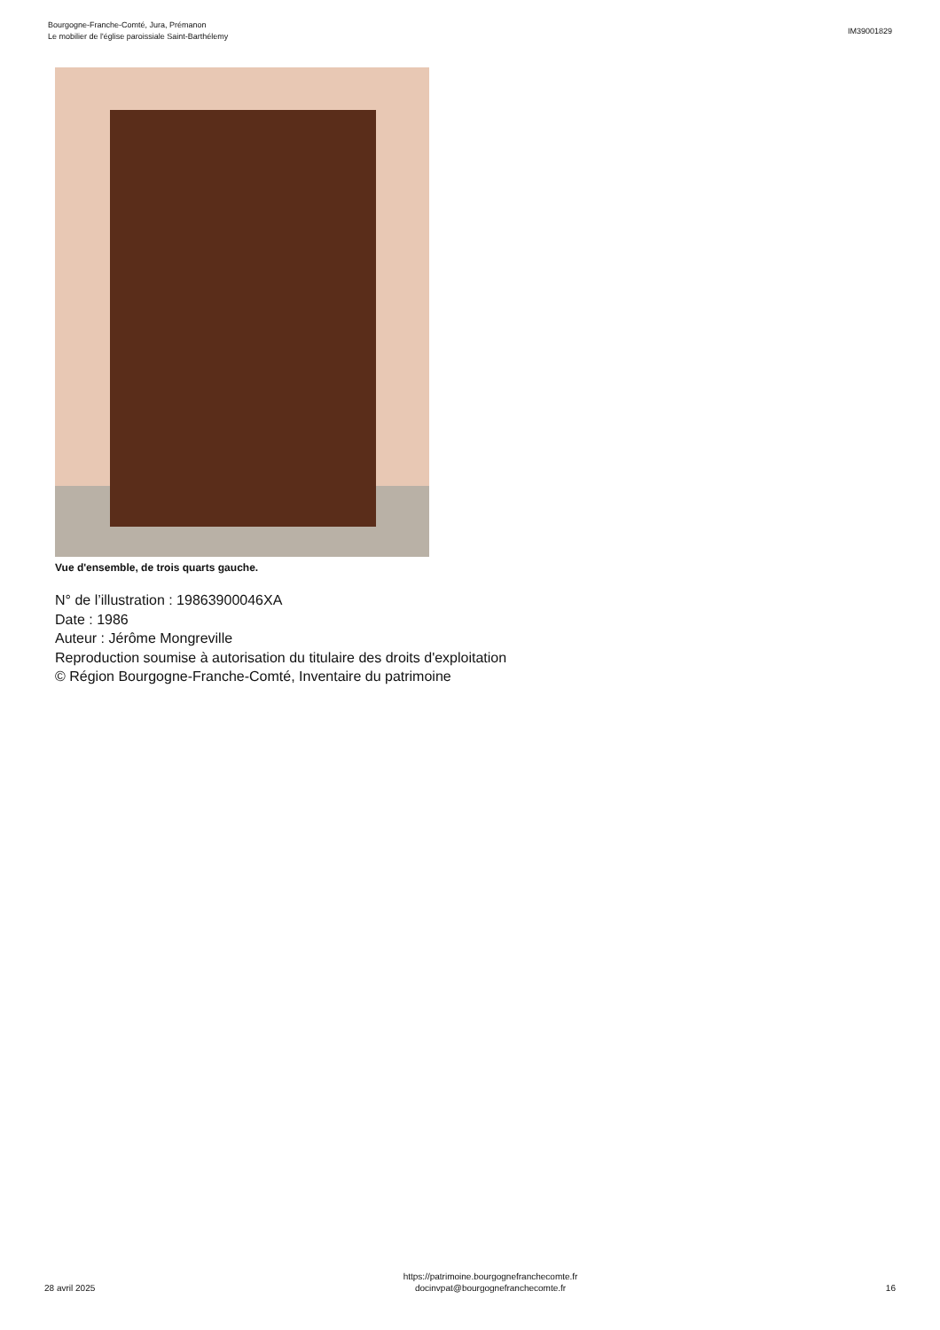Bourgogne-Franche-Comté, Jura, Prémanon
Le mobilier de l'église paroissiale Saint-Barthélemy
IM39001829
Vue d'ensemble, de trois quarts gauche.
N° de l’illustration : 19863900046XA
Date : 1986
Auteur : Jérôme Mongreville
Reproduction soumise à autorisation du titulaire des droits d'exploitation
© Région Bourgogne-Franche-Comté, Inventaire du patrimoine
28 avril 2025
https://patrimoine.bourgognefranchecomte.fr
docinvpat@bourgognefranchecomte.fr
16